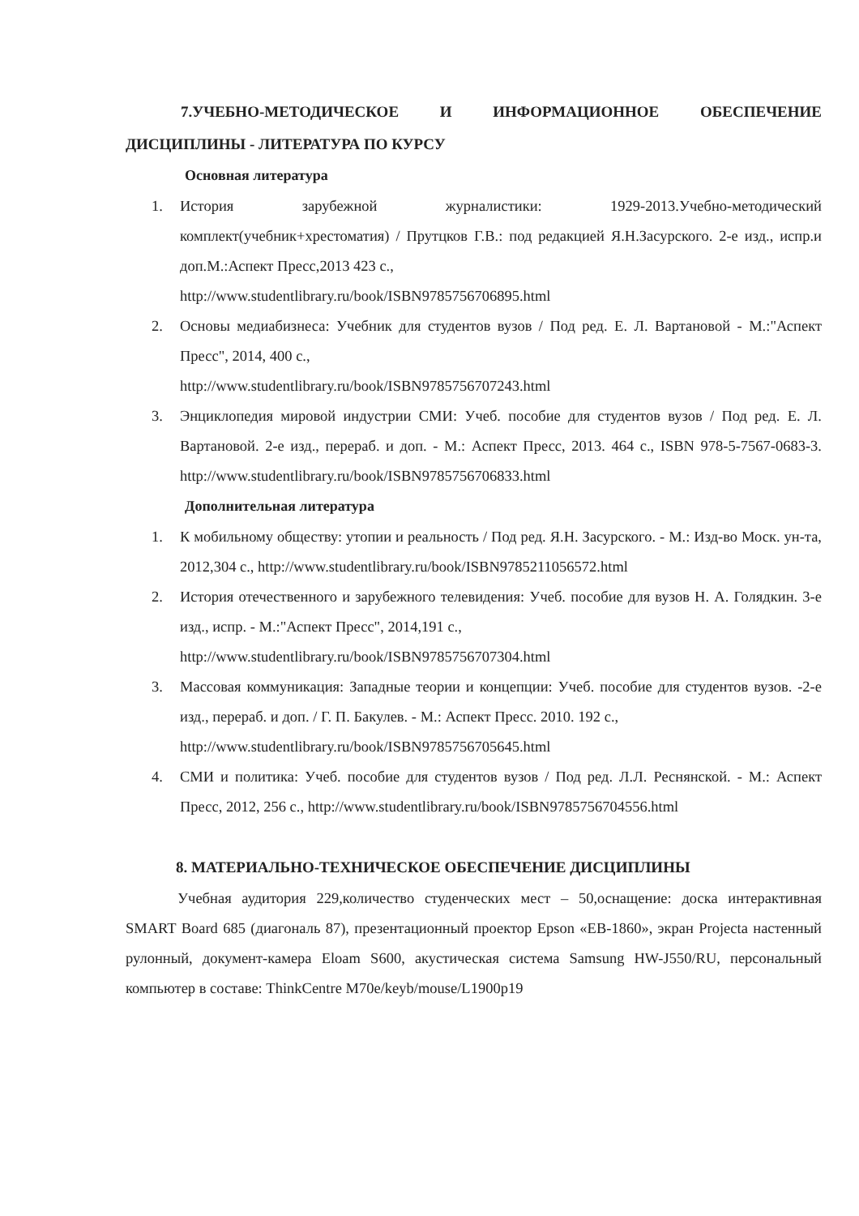7.УЧЕБНО-МЕТОДИЧЕСКОЕ И ИНФОРМАЦИОННОЕ ОБЕСПЕЧЕНИЕ ДИСЦИПЛИНЫ - ЛИТЕРАТУРА ПО КУРСУ
Основная литература
1. История зарубежной журналистики: 1929-2013.Учебно-методический комплект(учебник+хрестоматия) / Прутцков Г.В.: под редакцией Я.Н.Засурского. 2-е изд., испр.и доп.М.:Аспект Пресс,2013 423 с.,
http://www.studentlibrary.ru/book/ISBN9785756706895.html
2. Основы медиабизнеса: Учебник для студентов вузов / Под ред. Е. Л. Вартановой - М.:"Аспект Пресс", 2014, 400 с.,
http://www.studentlibrary.ru/book/ISBN9785756707243.html
3. Энциклопедия мировой индустрии СМИ: Учеб. пособие для студентов вузов / Под ред. Е. Л. Вартановой. 2-е изд., перераб. и доп. - М.: Аспект Пресс, 2013. 464 с., ISBN 978-5-7567-0683-3. http://www.studentlibrary.ru/book/ISBN9785756706833.html
Дополнительная литература
1. К мобильному обществу: утопии и реальность / Под ред. Я.Н. Засурского. - М.: Изд-во Моск. ун-та, 2012,304 с., http://www.studentlibrary.ru/book/ISBN9785211056572.html
2. История отечественного и зарубежного телевидения: Учеб. пособие для вузов Н. А. Голядкин. 3-е изд., испр. - М.:"Аспект Пресс", 2014,191 с.,
http://www.studentlibrary.ru/book/ISBN9785756707304.html
3. Массовая коммуникация: Западные теории и концепции: Учеб. пособие для студентов вузов. -2-е изд., перераб. и доп. / Г. П. Бакулев. - М.: Аспект Пресс. 2010. 192 с.,
http://www.studentlibrary.ru/book/ISBN9785756705645.html
4. СМИ и политика: Учеб. пособие для студентов вузов / Под ред. Л.Л. Реснянской. - М.: Аспект Пресс, 2012, 256 с., http://www.studentlibrary.ru/book/ISBN9785756704556.html
8. МАТЕРИАЛЬНО-ТЕХНИЧЕСКОЕ ОБЕСПЕЧЕНИЕ ДИСЦИПЛИНЫ
Учебная аудитория 229,количество студенческих мест – 50,оснащение: доска интерактивная SMART Board 685 (диагональ 87), презентационный проектор Epson «EB-1860», экран Projecta настенный рулонный, документ-камера Eloam S600, акустическая система Samsung HW-J550/RU, персональный компьютер в составе: ThinkCentre M70e/keyb/mouse/L1900p19